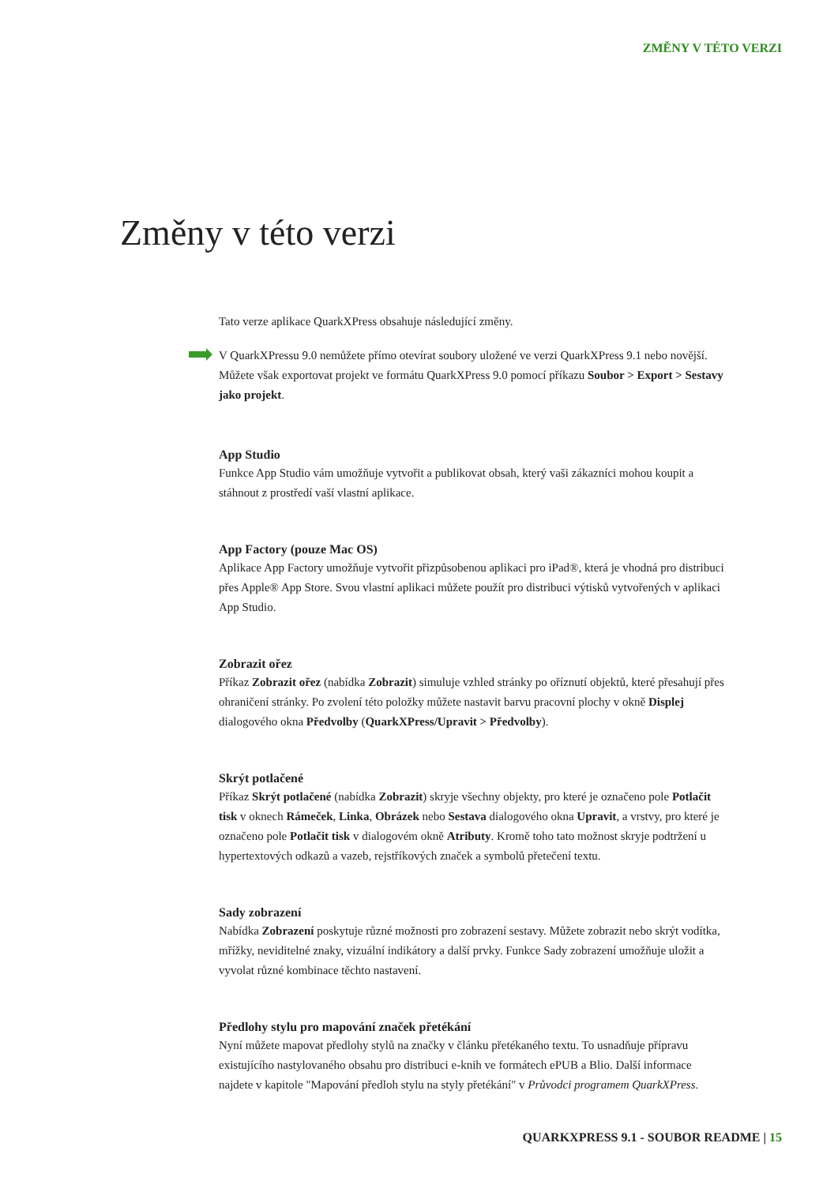ZMĚNY V TÉTO VERZI
Změny v této verzi
Tato verze aplikace QuarkXPress obsahuje následující změny.
V QuarkXPressu 9.0 nemůžete přímo otevírat soubory uložené ve verzi QuarkXPress 9.1 nebo novější. Můžete však exportovat projekt ve formátu QuarkXPress 9.0 pomocí příkazu Soubor > Export > Sestavy jako projekt.
App Studio
Funkce App Studio vám umožňuje vytvořit a publikovat obsah, který vaši zákazníci mohou koupit a stáhnout z prostředí vaší vlastní aplikace.
App Factory (pouze Mac OS)
Aplikace App Factory umožňuje vytvořit přizpůsobenou aplikaci pro iPad®, která je vhodná pro distribuci přes Apple® App Store. Svou vlastní aplikaci můžete použít pro distribuci výtisků vytvořených v aplikaci App Studio.
Zobrazit ořez
Příkaz Zobrazit ořez (nabídka Zobrazit) simuluje vzhled stránky po oříznutí objektů, které přesahují přes ohraničení stránky. Po zvolení této položky můžete nastavit barvu pracovní plochy v okně Displej dialogového okna Předvolby (QuarkXPress/Upravit > Předvolby).
Skrýt potlačené
Příkaz Skrýt potlačené (nabídka Zobrazit) skryje všechny objekty, pro které je označeno pole Potlačit tisk v oknech Rámeček, Linka, Obrázek nebo Sestava dialogového okna Upravit, a vrstvy, pro které je označeno pole Potlačit tisk v dialogovém okně Atributy. Kromě toho tato možnost skryje podtržení u hypertextových odkazů a vazeb, rejstříkových značek a symbolů přetečení textu.
Sady zobrazení
Nabídka Zobrazení poskytuje různé možnosti pro zobrazení sestavy. Můžete zobrazit nebo skrýt vodítka, mřížky, neviditelné znaky, vizuální indikátory a další prvky. Funkce Sady zobrazení umožňuje uložit a vyvolat různé kombinace těchto nastavení.
Předlohy stylu pro mapování značek přetékání
Nyní můžete mapovat předlohy stylů na značky v článku přetékaného textu. To usnadňuje přípravu existujícího nastylovaného obsahu pro distribuci e-knih ve formátech ePUB a Blio. Další informace najdete v kapitole "Mapování předloh stylu na styly přetékání" v Průvodci programem QuarkXPress.
QUARKXPRESS 9.1 - SOUBOR README | 15